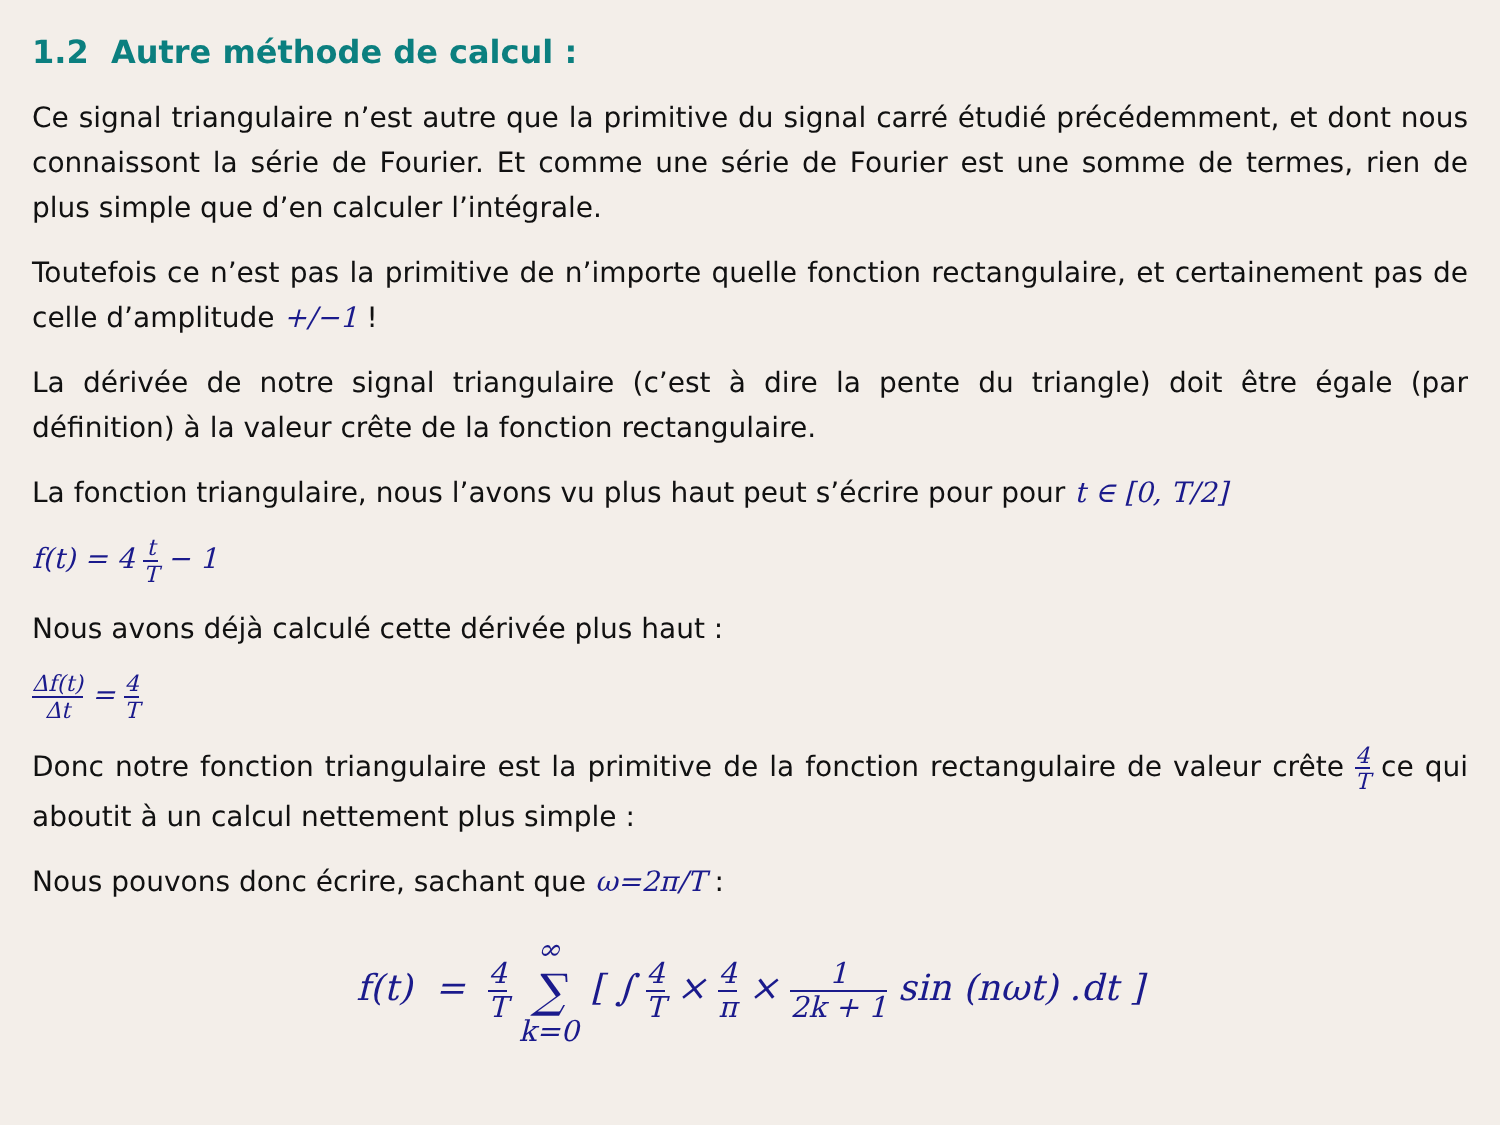1.2 Autre méthode de calcul :
Ce signal triangulaire n’est autre que la primitive du signal carré étudié précédemment, et dont nous connaissont la série de Fourier. Et comme une série de Fourier est une somme de termes, rien de plus simple que d’en calculer l’intégrale.
Toutefois ce n’est pas la primitive de n’importe quelle fonction rectangulaire, et certainement pas de celle d’amplitude +/−1 !
La dérivée de notre signal triangulaire (c’est à dire la pente du triangle) doit être égale (par définition) à la valeur crête de la fonction rectangulaire.
La fonction triangulaire, nous l’avons vu plus haut peut s’écrire pour pour t ∈ [0, T/2]
f(t) = 4 t T − 1
Nous avons déjà calculé cette dérivée plus haut :
Δf(t) Δt = 4 T
Donc notre fonction triangulaire est la primitive de la fonction rectangulaire de valeur crête 4 T ce qui aboutit à un calcul nettement plus simple :
Nous pouvons donc écrire, sachant que ω=2π/T :
f(t) = 4 T ∞ ∑ k=0 [ ∫ 4 T × 4 π × 1 2k + 1 sin (nωt) .dt ]